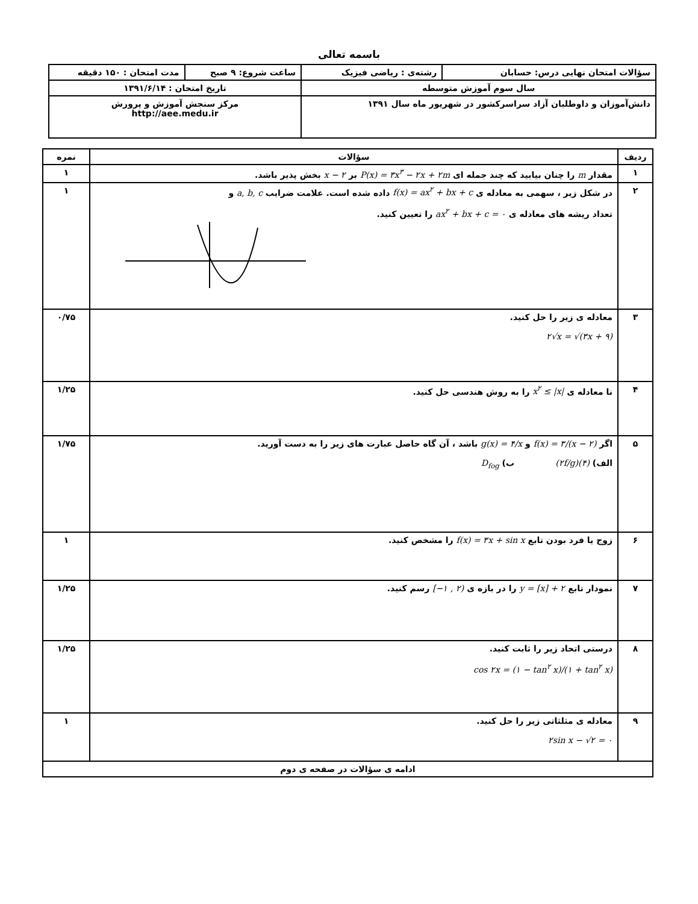باسمه تعالی
| سؤالات امتحان نهایی درس: حسابان | رشته‌ی : ریاضی فیزیک | ساعت شروع: ۹ صبح | مدت امتحان : ۱۵۰ دقیقه |
| سال سوم آموزش متوسطه | | تاریخ امتحان : ۱۳۹۱/۶/۱۴ | |
| دانش‌آموزان و داوطلبان آزاد سراسرکشور در شهریور ماه سال ۱۳۹۱ | | مرکز سنجش آموزش و پرورش http://aee.medu.ir | |
| ردیف | سؤالات | نمره |
| --- | --- | --- |
| ۱ | مقدار m را چنان بیابید که چند جمله ای P(x) = ۳x<sup>۳</sup> − ۲x + ۲m بر x − ۲ بخش پذیر باشد. | ۱ |
| ۲ | در شکل زیر ، سهمی به معادله ی f(x) = ax<sup>۲</sup> + bx + c داده شده است. علامت ضرایب a, b, c و تعداد ریشه های معادله ی ax<sup>۲</sup> + bx + c = ۰ را تعیین کنید. | ۱ |
| ۳ | معادله ی زیر را حل کنید. ۲√x = √(۳x + ۹) | ۰/۷۵ |
| ۴ | نا معادله ی x<sup>۲</sup> ≤ /x/ را به روش هندسی حل کنید. | ۱/۲۵ |
| ۵ | اگر f(x) = ۳/(x − ۲) و g(x) = ۴/x باشد ، آن گاه حاصل عبارت های زیر را به دست آورید. الف) (۲f/g)(۴) ب) D<sub>fog</sub> | ۱/۷۵ |
| ۶ | زوج یا فرد بودن تابع f(x) = ۳x + sin x را مشخص کنید. | ۱ |
| ۷ | نمودار تابع y = [x] + ۲ را در بازه ی [−۱ , ۲) رسم کنید. | ۱/۲۵ |
| ۸ | درستی اتحاد زیر را ثابت کنید. cos ۲x = (۱ − tan<sup>۲</sup> x)/(۱ + tan<sup>۲</sup> x) | ۱/۲۵ |
| ۹ | معادله ی مثلثاتی زیر را حل کنید. ۲sin x − √۲ = ۰ | ۱ |
| ادامه ی سؤالات در صفحه ی دوم | | |